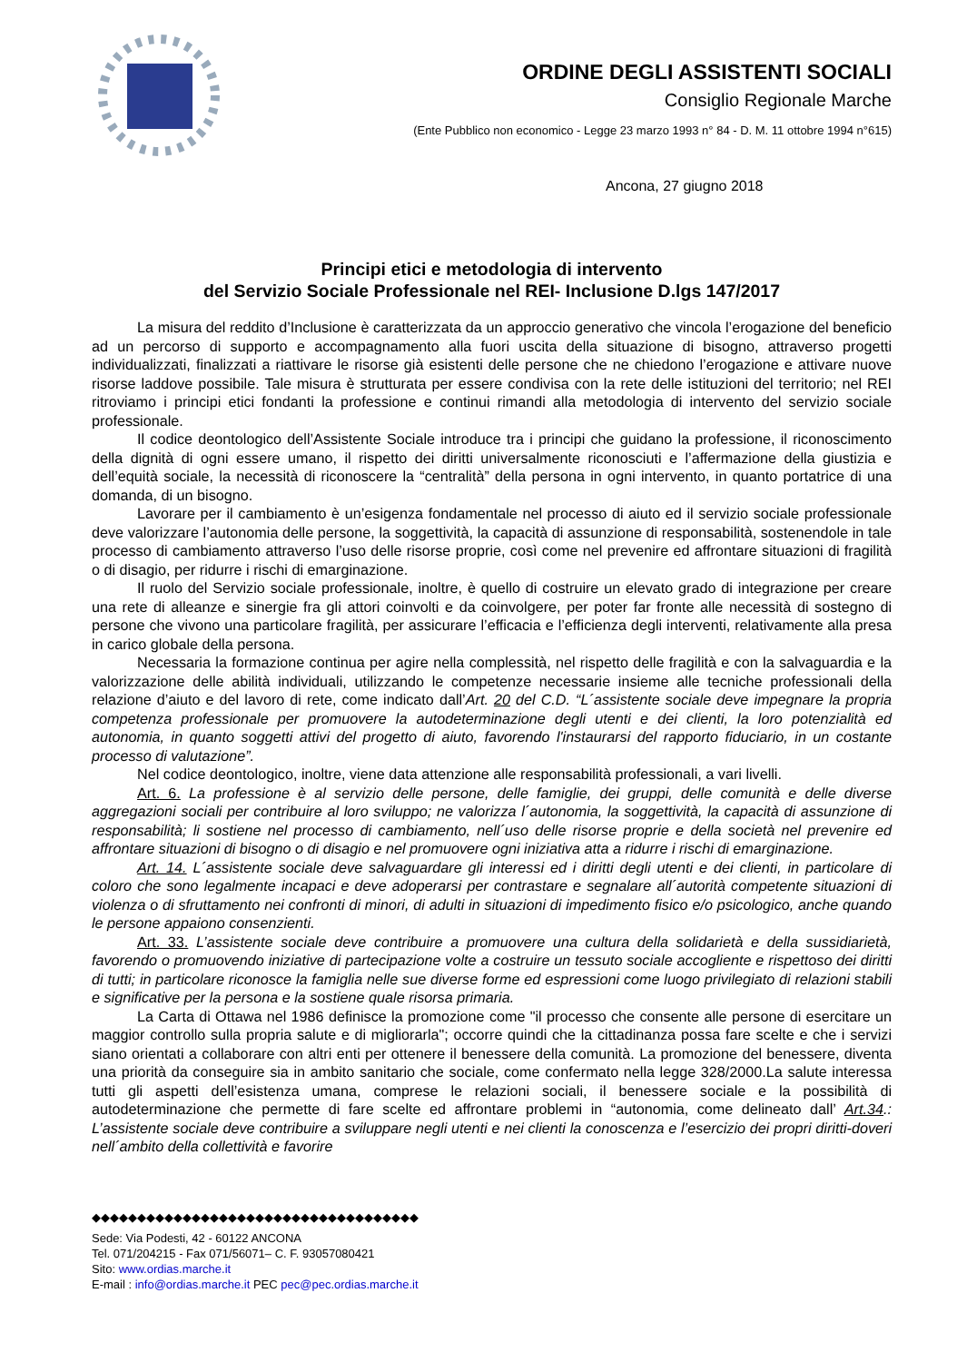ORDINE DEGLI ASSISTENTI SOCIALI
Consiglio Regionale Marche
(Ente Pubblico non economico - Legge 23 marzo 1993 n° 84 - D. M. 11 ottobre 1994 n°615)
Ancona, 27 giugno 2018
Principi etici e metodologia di intervento
del Servizio Sociale Professionale nel REI- Inclusione D.lgs 147/2017
La misura del reddito d’Inclusione è caratterizzata da un approccio generativo che vincola l’erogazione del beneficio ad un percorso di supporto e accompagnamento alla fuori uscita della situazione di bisogno, attraverso progetti individualizzati, finalizzati a riattivare le risorse già esistenti delle persone che ne chiedono l’erogazione e attivare nuove risorse laddove possibile. Tale misura è strutturata per essere condivisa con la rete delle istituzioni del territorio; nel REI ritroviamo i principi etici fondanti la professione e continui rimandi alla metodologia di intervento del servizio sociale professionale.
Il codice deontologico dell’Assistente Sociale introduce tra i principi che guidano la professione, il riconoscimento della dignità di ogni essere umano, il rispetto dei diritti universalmente riconosciuti e l’affermazione della giustizia e dell’equità sociale, la necessità di riconoscere la “centralità” della persona in ogni intervento, in quanto portatrice di una domanda, di un bisogno.
Lavorare per il cambiamento è un’esigenza fondamentale nel processo di aiuto ed il servizio sociale professionale deve valorizzare l’autonomia delle persone, la soggettività, la capacità di assunzione di responsabilità, sostenendole in tale processo di cambiamento attraverso l’uso delle risorse proprie, così come nel prevenire ed affrontare situazioni di fragilità o di disagio, per ridurre i rischi di emarginazione.
Il ruolo del Servizio sociale professionale, inoltre, è quello di costruire un elevato grado di integrazione per creare una rete di alleanze e sinergie fra gli attori coinvolti e da coinvolgere, per poter far fronte alle necessità di sostegno di persone che vivono una particolare fragilità, per assicurare l’efficacia e l’efficienza degli interventi, relativamente alla presa in carico globale della persona.
Necessaria la formazione continua per agire nella complessità, nel rispetto delle fragilità e con la salvaguardia e la valorizzazione delle abilità individuali, utilizzando le competenze necessarie insieme alle tecniche professionali della relazione d’aiuto e del lavoro di rete, come indicato dall’Art. 20 del C.D. “L´assistente sociale deve impegnare la propria competenza professionale per promuovere la autodeterminazione degli utenti e dei clienti, la loro potenzialità ed autonomia, in quanto soggetti attivi del progetto di aiuto, favorendo l'instaurarsi del rapporto fiduciario, in un costante processo di valutazione”.
Nel codice deontologico, inoltre, viene data attenzione alle responsabilità professionali, a vari livelli.
Art. 6. La professione è al servizio delle persone, delle famiglie, dei gruppi, delle comunità e delle diverse aggregazioni sociali per contribuire al loro sviluppo; ne valorizza l´autonomia, la soggettività, la capacità di assunzione di responsabilità; li sostiene nel processo di cambiamento, nell´uso delle risorse proprie e della società nel prevenire ed affrontare situazioni di bisogno o di disagio e nel promuovere ogni iniziativa atta a ridurre i rischi di emarginazione.
Art. 14. L´assistente sociale deve salvaguardare gli interessi ed i diritti degli utenti e dei clienti, in particolare di coloro che sono legalmente incapaci e deve adoperarsi per contrastare e segnalare all´autorità competente situazioni di violenza o di sfruttamento nei confronti di minori, di adulti in situazioni di impedimento fisico e/o psicologico, anche quando le persone appaiono consenzienti.
Art. 33. L’assistente sociale deve contribuire a promuovere una cultura della solidarietà e della sussidiarietà, favorendo o promuovendo iniziative di partecipazione volte a costruire un tessuto sociale accogliente e rispettoso dei diritti di tutti; in particolare riconosce la famiglia nelle sue diverse forme ed espressioni come luogo privilegiato di relazioni stabili e significative per la persona e la sostiene quale risorsa primaria.
La Carta di Ottawa nel 1986 definisce la promozione come "il processo che consente alle persone di esercitare un maggior controllo sulla propria salute e di migliorarla"; occorre quindi che la cittadinanza possa fare scelte e che i servizi siano orientati a collaborare con altri enti per ottenere il benessere della comunità. La promozione del benessere, diventa una priorità da conseguire sia in ambito sanitario che sociale, come confermato nella legge 328/2000.La salute interessa tutti gli aspetti dell’esistenza umana, comprese le relazioni sociali, il benessere sociale e la possibilità di autodeterminazione che permette di fare scelte ed affrontare problemi in “autonomia, come delineato dall’ Art.34.: L’assistente sociale deve contribuire a sviluppare negli utenti e nei clienti la conoscenza e l’esercizio dei propri diritti-doveri nell´ambito della collettività e favorire
◆◆◆◆◆◆◆◆◆◆◆◆◆◆◆◆◆◆◆◆◆◆◆◆◆◆◆◆◆◆◆◆◆◆◆◆
Sede: Via Podesti, 42 - 60122 ANCONA
Tel. 071/204215 - Fax 071/56071– C. F. 93057080421
Sito: www.ordias.marche.it
E-mail : info@ordias.marche.it PEC pec@pec.ordias.marche.it